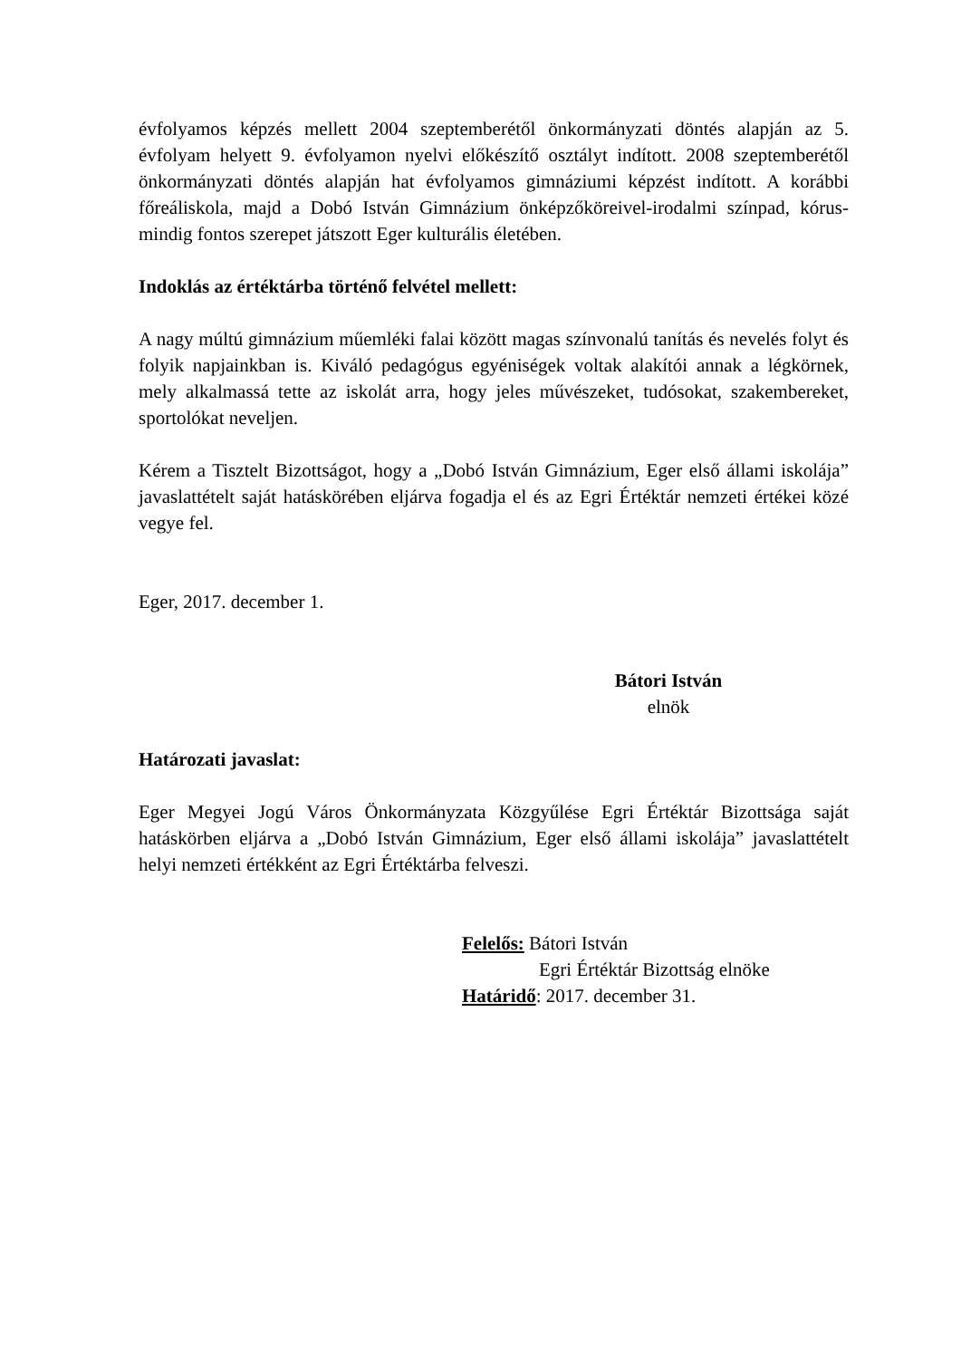évfolyamos képzés mellett 2004 szeptemberétől önkormányzati döntés alapján az 5. évfolyam helyett 9. évfolyamon nyelvi előkészítő osztályt indított. 2008 szeptemberétől önkormányzati döntés alapján hat évfolyamos gimnáziumi képzést indított. A korábbi főreáliskola, majd a Dobó István Gimnázium önképzőköreivel-irodalmi színpad, kórus-mindig fontos szerepet játszott Eger kulturális életében.
Indoklás az értéktárba történő felvétel mellett:
A nagy múltú gimnázium műemléki falai között magas színvonalú tanítás és nevelés folyt és folyik napjainkban is. Kiváló pedagógus egyéniségek voltak alakítói annak a légkörnek, mely alkalmassá tette az iskolát arra, hogy jeles művészeket, tudósokat, szakembereket, sportolókat neveljen.
Kérem a Tisztelt Bizottságot, hogy a „Dobó István Gimnázium, Eger első állami iskolája” javaslattételt saját hatáskörében eljárva fogadja el és az Egri Értéktár nemzeti értékei közé vegye fel.
Eger, 2017. december 1.
Bátori István
elnök
Határozati javaslat:
Eger Megyei Jogú Város Önkormányzata Közgyűlése Egri Értéktár Bizottsága saját hatáskörben eljárva a „Dobó István Gimnázium, Eger első állami iskolája” javaslattételt helyi nemzeti értékként az Egri Értéktárba felveszi.
Felelős: Bátori István
Egri Értéktár Bizottság elnöke
Határidő: 2017. december 31.